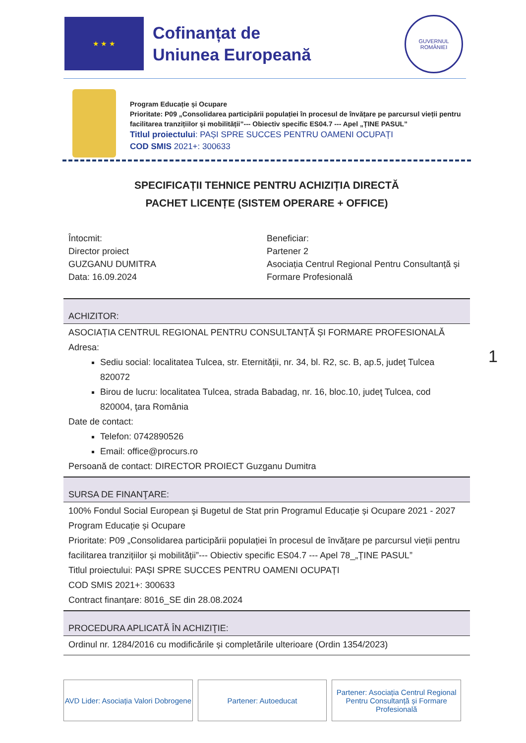★ ★ ★
Cofinanțat de
Uniunea Europeană
GUVERNUL ROMÂNIEI
Program Educație și Ocupare
Prioritate: P09 „Consolidarea participării populației în procesul de învățare pe parcursul vieții pentru facilitarea tranzițiilor și mobilității”--- Obiectiv specific ES04.7 --- Apel „ȚINE PASUL”
Titlul proiectului: PAȘI SPRE SUCCES PENTRU OAMENI OCUPAȚI
COD SMIS 2021+: 300633
SPECIFICAȚII TEHNICE PENTRU ACHIZIȚIA DIRECTĂ
PACHET LICENȚE (SISTEM OPERARE + OFFICE)
Întocmit:
Director proiect
GUZGANU DUMITRA
Data: 16.09.2024
Beneficiar:
Partener 2
Asociația Centrul Regional Pentru Consultanță și Formare Profesională
| ACHIZITOR: |
| --- |
| ASOCIAȚIA CENTRUL REGIONAL PENTRU CONSULTANȚĂ ȘI FORMARE PROFESIONALĂ Adresa: Sediu social: localitatea Tulcea, str. Eternității, nr. 34, bl. R2, sc. B, ap.5, județ Tulcea 820072 Birou de lucru: localitatea Tulcea, strada Babadag, nr. 16, bloc.10, judeţ Tulcea, cod 820004, ţara România Date de contact: Telefon: 0742890526 Email: office@procurs.ro Persoană de contact: DIRECTOR PROIECT Guzganu Dumitra |
| SURSA DE FINANŢARE: |
| 100% Fondul Social European şi Bugetul de Stat prin Programul Educație și Ocupare 2021 - 2027 Program Educație și Ocupare Prioritate: P09 „Consolidarea participării populației în procesul de învățare pe parcursul vieții pentru facilitarea tranzițiilor și mobilității”--- Obiectiv specific ES04.7 --- Apel 78_„ȚINE PASUL” Titlul proiectului: PAȘI SPRE SUCCES PENTRU OAMENI OCUPAȚI COD SMIS 2021+: 300633 Contract finanțare: 8016_SE din 28.08.2024 |
| PROCEDURA APLICATĂ ÎN ACHIZIŢIE: |
| Ordinul nr. 1284/2016 cu modificările și completările ulterioare (Ordin 1354/2023) |
1
AVD Lider: Asociația Valori Dobrogene
Partener: Autoeducat Partener: Asociația Centrul Regional Pentru Consultanță și Formare Profesională